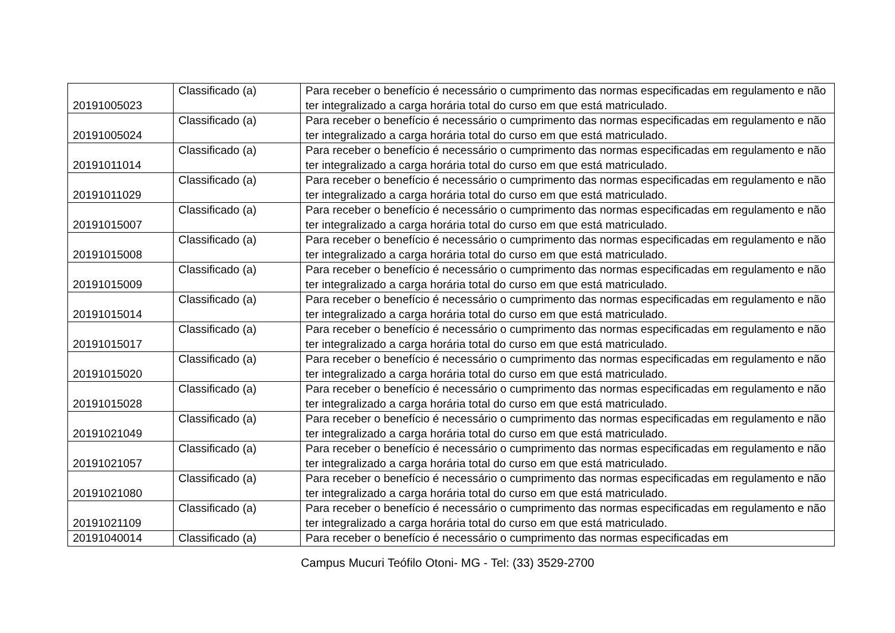| 20191005023 | Classificado (a) | Para receber o benefício é necessário o cumprimento das normas especificadas em regulamento e não ter integralizado a carga horária total do curso em que está matriculado. |
| 20191005024 | Classificado (a) | Para receber o benefício é necessário o cumprimento das normas especificadas em regulamento e não ter integralizado a carga horária total do curso em que está matriculado. |
| 20191011014 | Classificado (a) | Para receber o benefício é necessário o cumprimento das normas especificadas em regulamento e não ter integralizado a carga horária total do curso em que está matriculado. |
| 20191011029 | Classificado (a) | Para receber o benefício é necessário o cumprimento das normas especificadas em regulamento e não ter integralizado a carga horária total do curso em que está matriculado. |
| 20191015007 | Classificado (a) | Para receber o benefício é necessário o cumprimento das normas especificadas em regulamento e não ter integralizado a carga horária total do curso em que está matriculado. |
| 20191015008 | Classificado (a) | Para receber o benefício é necessário o cumprimento das normas especificadas em regulamento e não ter integralizado a carga horária total do curso em que está matriculado. |
| 20191015009 | Classificado (a) | Para receber o benefício é necessário o cumprimento das normas especificadas em regulamento e não ter integralizado a carga horária total do curso em que está matriculado. |
| 20191015014 | Classificado (a) | Para receber o benefício é necessário o cumprimento das normas especificadas em regulamento e não ter integralizado a carga horária total do curso em que está matriculado. |
| 20191015017 | Classificado (a) | Para receber o benefício é necessário o cumprimento das normas especificadas em regulamento e não ter integralizado a carga horária total do curso em que está matriculado. |
| 20191015020 | Classificado (a) | Para receber o benefício é necessário o cumprimento das normas especificadas em regulamento e não ter integralizado a carga horária total do curso em que está matriculado. |
| 20191015028 | Classificado (a) | Para receber o benefício é necessário o cumprimento das normas especificadas em regulamento e não ter integralizado a carga horária total do curso em que está matriculado. |
| 20191021049 | Classificado (a) | Para receber o benefício é necessário o cumprimento das normas especificadas em regulamento e não ter integralizado a carga horária total do curso em que está matriculado. |
| 20191021057 | Classificado (a) | Para receber o benefício é necessário o cumprimento das normas especificadas em regulamento e não ter integralizado a carga horária total do curso em que está matriculado. |
| 20191021080 | Classificado (a) | Para receber o benefício é necessário o cumprimento das normas especificadas em regulamento e não ter integralizado a carga horária total do curso em que está matriculado. |
| 20191021109 | Classificado (a) | Para receber o benefício é necessário o cumprimento das normas especificadas em regulamento e não ter integralizado a carga horária total do curso em que está matriculado. |
| 20191040014 | Classificado (a) | Para receber o benefício é necessário o cumprimento das normas especificadas em |
Campus Mucuri Teófilo Otoni- MG - Tel: (33) 3529-2700